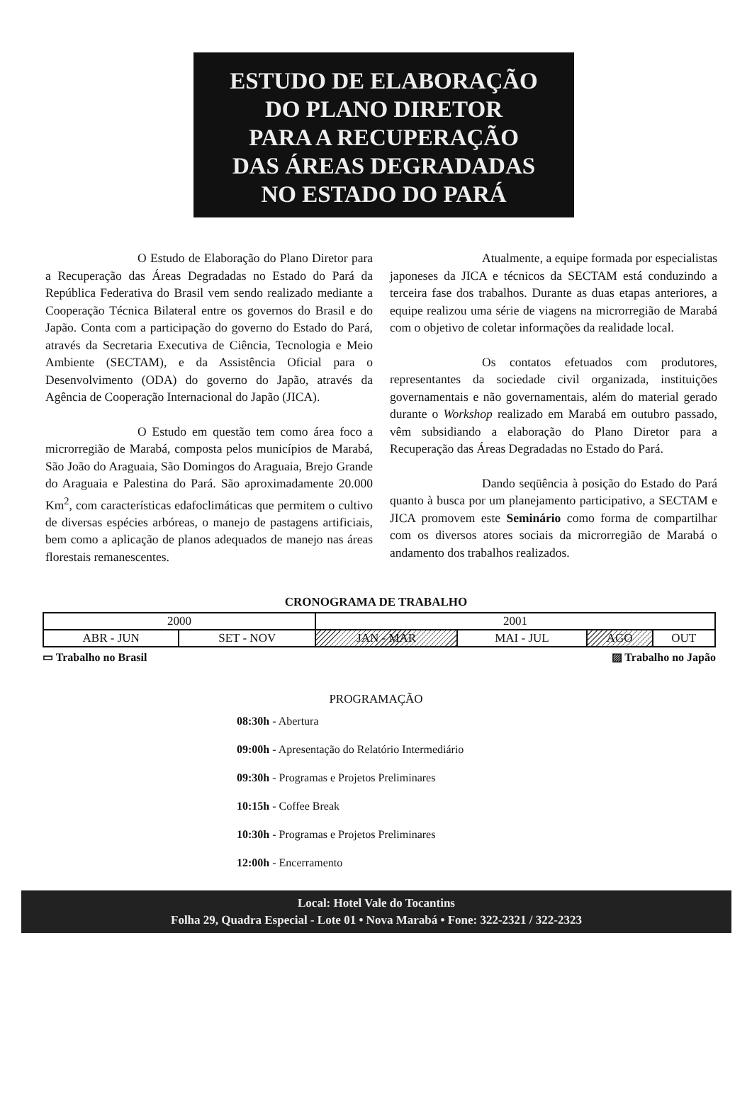ESTUDO DE ELABORAÇÃO
DO PLANO DIRETOR
PARA A RECUPERAÇÃO
DAS ÁREAS DEGRADADAS
NO ESTADO DO PARÁ
O Estudo de Elaboração do Plano Diretor para a Recuperação das Áreas Degradadas no Estado do Pará da República Federativa do Brasil vem sendo realizado mediante a Cooperação Técnica Bilateral entre os governos do Brasil e do Japão. Conta com a participação do governo do Estado do Pará, através da Secretaria Executiva de Ciência, Tecnologia e Meio Ambiente (SECTAM), e da Assistência Oficial para o Desenvolvimento (ODA) do governo do Japão, através da Agência de Cooperação Internacional do Japão (JICA).
O Estudo em questão tem como área foco a microrregião de Marabá, composta pelos municípios de Marabá, São João do Araguaia, São Domingos do Araguaia, Brejo Grande do Araguaia e Palestina do Pará. São aproximadamente 20.000 Km<sup>2</sup>, com características edafoclimáticas que permitem o cultivo de diversas espécies arbóreas, o manejo de pastagens artificiais, bem como a aplicação de planos adequados de manejo nas áreas florestais remanescentes.
Atualmente, a equipe formada por especialistas japoneses da JICA e técnicos da SECTAM está conduzindo a terceira fase dos trabalhos. Durante as duas etapas anteriores, a equipe realizou uma série de viagens na microrregião de Marabá com o objetivo de coletar informações da realidade local.
Os contatos efetuados com produtores, representantes da sociedade civil organizada, instituições governamentais e não governamentais, além do material gerado durante o Workshop realizado em Marabá em outubro passado, vêm subsidiando a elaboração do Plano Diretor para a Recuperação das Áreas Degradadas no Estado do Pará.
Dando seqüência à posição do Estado do Pará quanto à busca por um planejamento participativo, a SECTAM e JICA promovem este Seminário como forma de compartilhar com os diversos atores sociais da microrregião de Marabá o andamento dos trabalhos realizados.
CRONOGRAMA DE TRABALHO
| 2000 | | 2001 | | | |
| ABR - JUN | SET - NOV | JAN - MAR | MAI - JUL | AGO | OUT |
▭ Trabalho no Brasil ▨ Trabalho no Japão
PROGRAMAÇÃO
08:30h - Abertura
09:00h - Apresentação do Relatório Intermediário
09:30h - Programas e Projetos Preliminares
10:15h - Coffee Break
10:30h - Programas e Projetos Preliminares
12:00h - Encerramento
Local: Hotel Vale do Tocantins
Folha 29, Quadra Especial - Lote 01 • Nova Marabá • Fone: 322-2321 / 322-2323